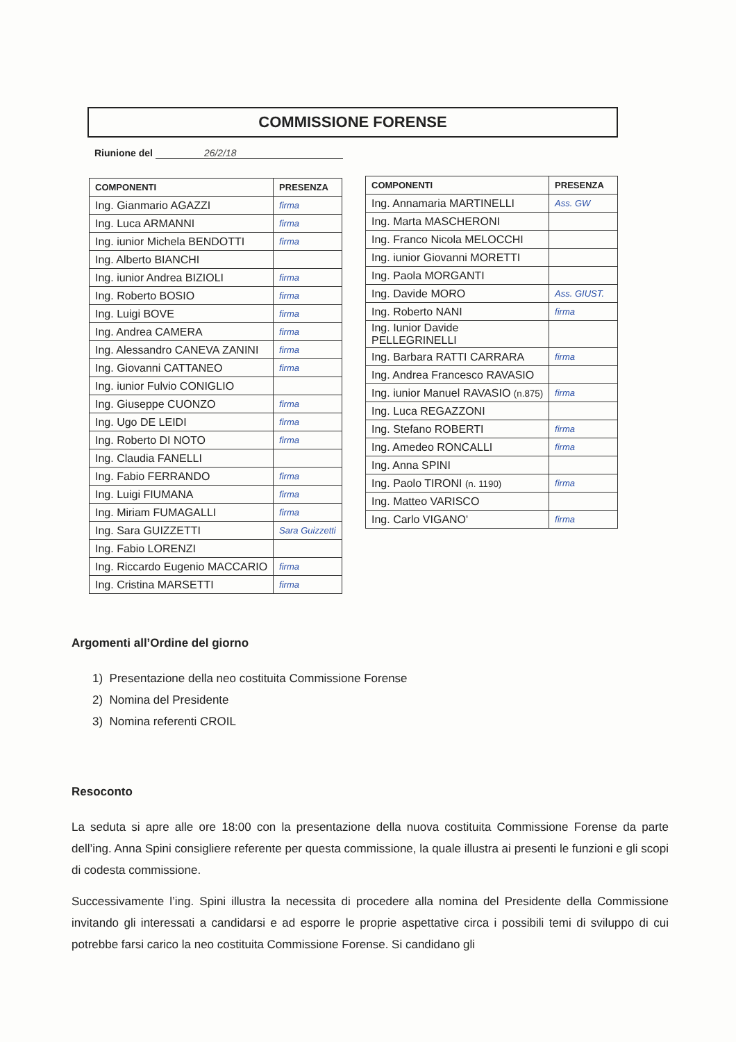COMMISSIONE FORENSE
Riunione del 26/2/18
| COMPONENTI | PRESENZA |
| --- | --- |
| Ing. Gianmario AGAZZI | firma |
| Ing. Luca ARMANNI | firma |
| Ing. iunior Michela BENDOTTI | firma |
| Ing. Alberto BIANCHI | |
| Ing. iunior Andrea BIZIOLI | firma |
| Ing. Roberto BOSIO | firma |
| Ing. Luigi BOVE | firma |
| Ing. Andrea CAMERA | firma |
| Ing. Alessandro CANEVA ZANINI | firma |
| Ing. Giovanni CATTANEO | firma |
| Ing. iunior Fulvio CONIGLIO | |
| Ing. Giuseppe CUONZO | firma |
| Ing. Ugo DE LEIDI | firma |
| Ing. Roberto DI NOTO | firma |
| Ing. Claudia FANELLI | |
| Ing. Fabio FERRANDO | firma |
| Ing. Luigi FIUMANA | firma |
| Ing. Miriam FUMAGALLI | firma |
| Ing. Sara GUIZZETTI | Sara Guizzetti |
| Ing. Fabio LORENZI | |
| Ing. Riccardo Eugenio MACCARIO | firma |
| Ing. Cristina MARSETTI | firma |
| COMPONENTI | PRESENZA |
| --- | --- |
| Ing. Annamaria MARTINELLI | Ass. GW |
| Ing. Marta MASCHERONI | |
| Ing. Franco Nicola MELOCCHI | |
| Ing. iunior Giovanni MORETTI | |
| Ing. Paola MORGANTI | |
| Ing. Davide MORO | Ass. GIUST. |
| Ing. Roberto NANI | firma |
| Ing. Iunior Davide PELLEGRINELLI | |
| Ing. Barbara RATTI CARRARA | firma |
| Ing. Andrea Francesco RAVASIO | |
| Ing. iunior Manuel RAVASIO (n.875) | firma |
| Ing. Luca REGAZZONI | |
| Ing. Stefano ROBERTI | firma |
| Ing. Amedeo RONCALLI | firma |
| Ing. Anna SPINI | |
| Ing. Paolo TIRONI (n. 1190) | firma |
| Ing. Matteo VARISCO | |
| Ing. Carlo VIGANO' | firma |
Argomenti all’Ordine del giorno
1) Presentazione della neo costituita Commissione Forense
2) Nomina del Presidente
3) Nomina referenti CROIL
Resoconto
La seduta si apre alle ore 18:00 con la presentazione della nuova costituita Commissione Forense da parte dell’ing. Anna Spini consigliere referente per questa commissione, la quale illustra ai presenti le funzioni e gli scopi di codesta commissione.
Successivamente l’ing. Spini illustra la necessita di procedere alla nomina del Presidente della Commissione invitando gli interessati a candidarsi e ad esporre le proprie aspettative circa i possibili temi di sviluppo di cui potrebbe farsi carico la neo costituita Commissione Forense. Si candidano gli